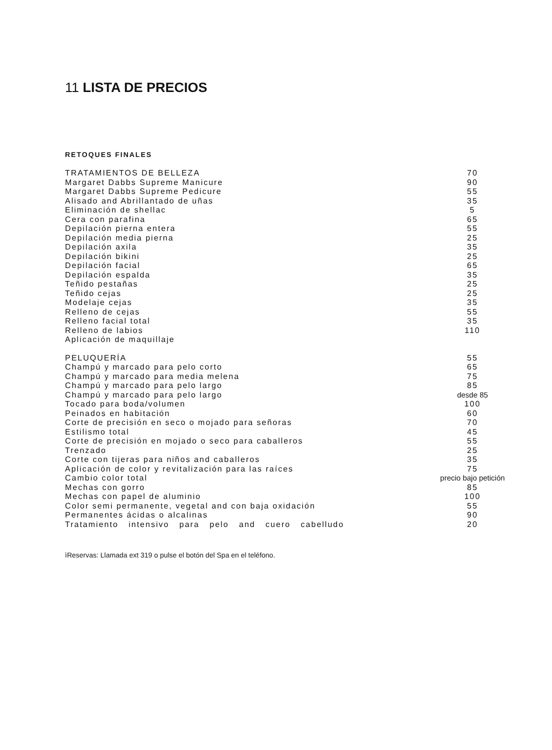11 LISTA DE PRECIOS
RETOQUES FINALES
| TRATAMIENTOS DE BELLEZA | 70 |
| Margaret Dabbs Supreme Manicure | 90 |
| Margaret Dabbs Supreme Pedicure | 55 |
| Alisado and Abrillantado de uñas | 35 |
| Eliminación de shellac | 5 |
| Cera con parafina | 65 |
| Depilación pierna entera | 55 |
| Depilación media pierna | 25 |
| Depilación axila | 35 |
| Depilación bikini | 25 |
| Depilación facial | 65 |
| Depilación espalda | 35 |
| Teñido pestañas | 25 |
| Teñido cejas | 25 |
| Modelaje cejas | 35 |
| Relleno de cejas | 55 |
| Relleno facial total | 35 |
| Relleno de labios | 110 |
| Aplicación de maquillaje | |
| PELUQUERÍA | 55 |
| Champú y marcado para pelo corto | 65 |
| Champú y marcado para media melena | 75 |
| Champú y marcado para pelo largo | 85 |
| Champú y marcado para pelo largo | desde 85 |
| Tocado para boda/volumen | 100 |
| Peinados en habitación | 60 |
| Corte de precisión en seco o mojado para señoras | 70 |
| Estilismo total | 45 |
| Corte de precisión en mojado o seco para caballeros | 55 |
| Trenzado | 25 |
| Corte con tijeras para niños and caballeros | 35 |
| Aplicación de color y revitalización para las raíces | 75 |
| Cambio color total | precio bajo petición |
| Mechas con gorro | 85 |
| Mechas con papel de aluminio | 100 |
| Color semi permanente, vegetal and con baja oxidación | 55 |
| Permanentes ácidas o alcalinas | 90 |
| Tratamiento intensivo para pelo and cuero cabelludo | 20 |
ìReservas: Llamada ext 319 o pulse el botón del Spa en el teléfono.